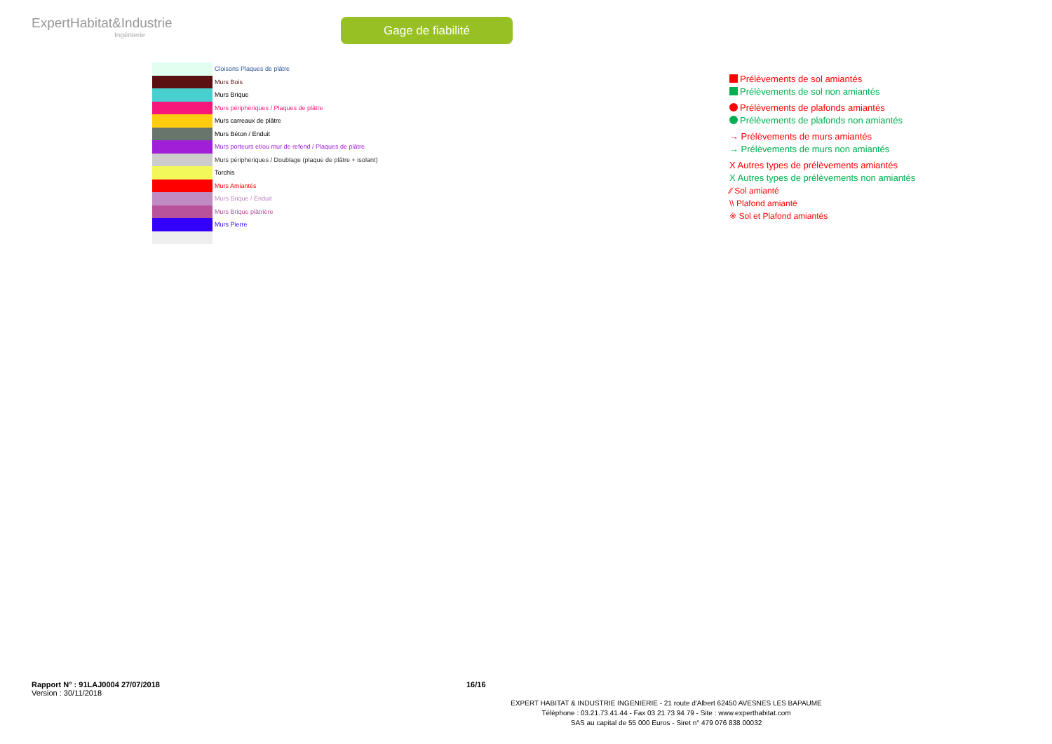ExpertHabitat&Industrie
Ingénierie
Gage de fiabilité
| | Cloisons Plaques de plâtre |
| | Murs Bois |
| | Murs Brique |
| | Murs périphériques / Plaques de plâtre |
| | Murs carreaux de plâtre |
| | Murs Béton / Enduit |
| | Murs porteurs et/ou mur de refend / Plaques de plâtre |
| | Murs périphériques / Doublage (plaque de plâtre + isolant) |
| | Torchis |
| | Murs Amiantés |
| | Murs Brique / Enduit |
| | Murs Brique plâtrière |
| | Murs Pierre |
Prélèvements de sol amiantés
Prélèvements de sol non amiantés
Prélèvements de plafonds amiantés
Prélèvements de plafonds non amiantés
→ Prélèvements de murs amiantés
→ Prélèvements de murs non amiantés
X Autres types de prélèvements amiantés
X Autres types de prélèvements non amiantés
⁄⁄ Sol amianté
\\ Plafond amianté
※ Sol et Plafond amiantés
Rapport N° : 91LAJ0004 27/07/2018 16/16
Version : 30/11/2018
EXPERT HABITAT & INDUSTRIE INGENIERIE - 21 route d'Albert 62450 AVESNES LES BAPAUME
Téléphone : 03.21.73.41.44 - Fax 03 21 73 94 79 - Site : www.experthabitat.com
SAS au capital de 55 000 Euros - Siret n° 479 076 838 00032